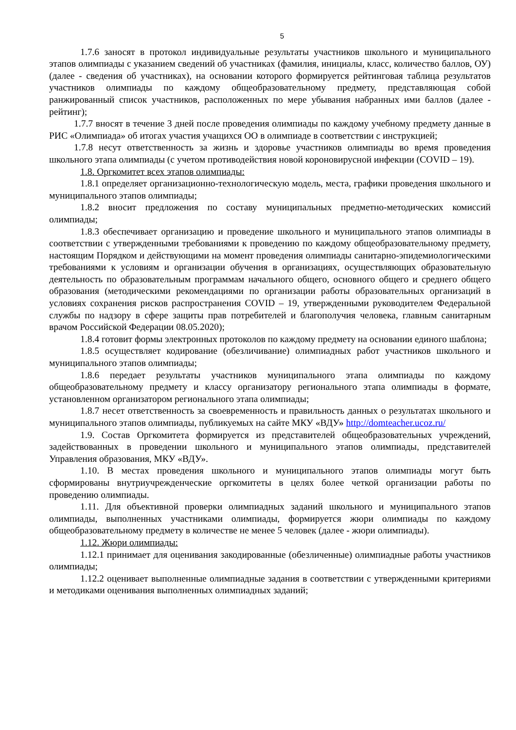5
1.7.6 заносят в протокол индивидуальные результаты участников школьного и муниципального этапов олимпиады с указанием сведений об участниках (фамилия, инициалы, класс, количество баллов, ОУ) (далее - сведения об участниках), на основании которого формируется рейтинговая таблица результатов участников олимпиады по каждому общеобразовательному предмету, представляющая собой ранжированный список участников, расположенных по мере убывания набранных ими баллов (далее - рейтинг);
1.7.7 вносят в течение 3 дней после проведения олимпиады по каждому учебному предмету данные в РИС «Олимпиада» об итогах участия учащихся ОО в олимпиаде в соответствии с инструкцией;
1.7.8 несут ответственность за жизнь и здоровье участников олимпиады во время проведения школьного этапа олимпиады (с учетом противодействия новой короновирусной инфекции (COVID – 19).
1.8. Оргкомитет всех этапов олимпиады:
1.8.1 определяет организационно-технологическую модель, места, графики проведения школьного и муниципального этапов олимпиады;
1.8.2 вносит предложения по составу муниципальных предметно-методических комиссий олимпиады;
1.8.3 обеспечивает организацию и проведение школьного и муниципального этапов олимпиады в соответствии с утвержденными требованиями к проведению по каждому общеобразовательному предмету, настоящим Порядком и действующими на момент проведения олимпиады санитарно-эпидемиологическими требованиями к условиям и организации обучения в организациях, осуществляющих образовательную деятельность по образовательным программам начального общего, основного общего и среднего общего образования (методическими рекомендациями по организации работы образовательных организаций в условиях сохранения рисков распространения COVID – 19, утвержденными руководителем Федеральной службы по надзору в сфере защиты прав потребителей и благополучия человека, главным санитарным врачом Российской Федерации 08.05.2020);
1.8.4 готовит формы электронных протоколов по каждому предмету на основании единого шаблона;
1.8.5 осуществляет кодирование (обезличивание) олимпиадных работ участников школьного и муниципального этапов олимпиады;
1.8.6 передает результаты участников муниципального этапа олимпиады по каждому общеобразовательному предмету и классу организатору регионального этапа олимпиады в формате, установленном организатором регионального этапа олимпиады;
1.8.7 несет ответственность за своевременность и правильность данных о результатах школьного и муниципального этапов олимпиады, публикуемых на сайте МКУ «ВДУ» http://domteacher.ucoz.ru/
1.9. Состав Оргкомитета формируется из представителей общеобразовательных учреждений, задействованных в проведении школьного и муниципального этапов олимпиады, представителей Управления образования, МКУ «ВДУ».
1.10. В местах проведения школьного и муниципального этапов олимпиады могут быть сформированы внутриучрежденческие оргкомитеты в целях более четкой организации работы по проведению олимпиады.
1.11. Для объективной проверки олимпиадных заданий школьного и муниципального этапов олимпиады, выполненных участниками олимпиады, формируется жюри олимпиады по каждому общеобразовательному предмету в количестве не менее 5 человек (далее - жюри олимпиады).
1.12. Жюри олимпиады:
1.12.1 принимает для оценивания закодированные (обезличенные) олимпиадные работы участников олимпиады;
1.12.2 оценивает выполненные олимпиадные задания в соответствии с утвержденными критериями и методиками оценивания выполненных олимпиадных заданий;